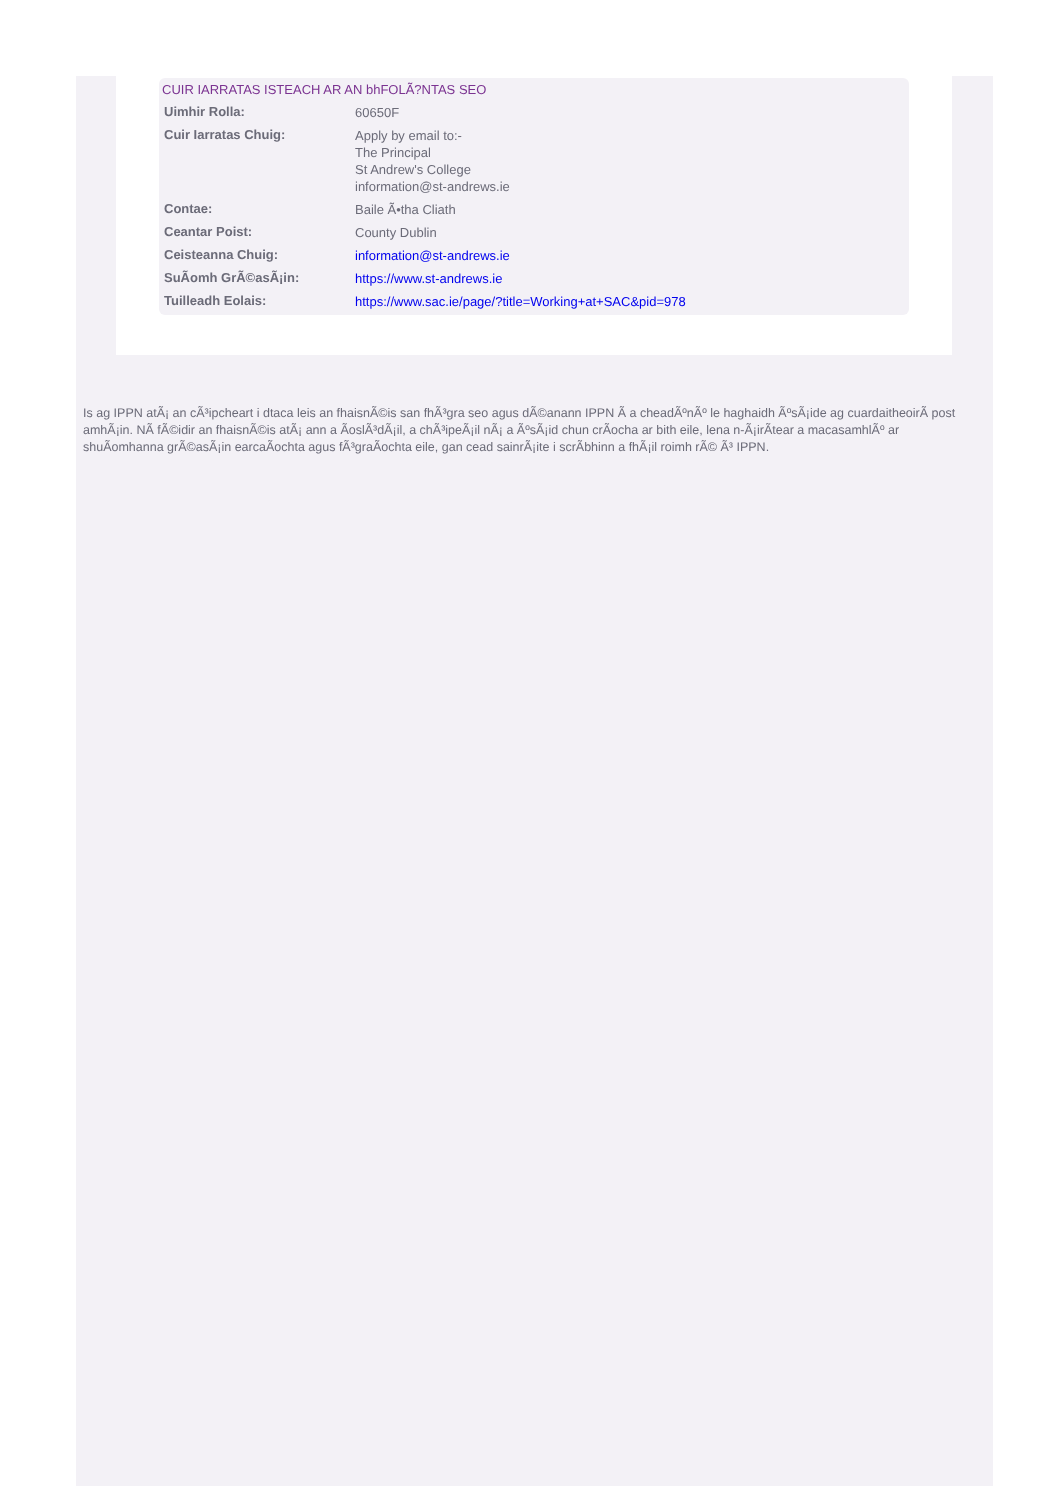CUIR IARRATAS ISTEACH AR AN bhFOLÃ?NTAS SEO
| Uimhir Rolla: | 60650F |
| Cuir Iarratas Chuig: | Apply by email to:- The Principal St Andrew's College information@st-andrews.ie |
| Contae: | Baile Ã•tha Cliath |
| Ceantar Poist: | County Dublin |
| Ceisteanna Chuig: | information@st-andrews.ie |
| SuÃomh GrÃ©asÃ¡in: | https://www.st-andrews.ie |
| Tuilleadh Eolais: | https://www.sac.ie/page/?title=Working+at+SAC&pid=978 |
Is ag IPPN atÃ¡ an cÃ³ipcheart i dtaca leis an fhaisnÃ©is san fhÃ³gra seo agus dÃ©anann IPPN Ã a cheadÃºnÃº le haghaidh ÃºsÃ¡ide ag cuardaitheoirÃ post amhÃ¡in. NÃ fÃ©idir an fhaisnÃ©is atÃ¡ ann a ÃoslÃ³dÃ¡il, a chÃ³ipeÃ¡il nÃ¡ a ÃºsÃ¡id chun crÃocha ar bith eile, lena n-Ã¡irÃtear a macasamhlÃº ar shuÃomhanna grÃ©asÃ¡in earcaÃochta agus fÃ³graÃochta eile, gan cead sainrÃ¡ite i scrÃbhinn a fhÃ¡il roimh rÃ© Ã³ IPPN.